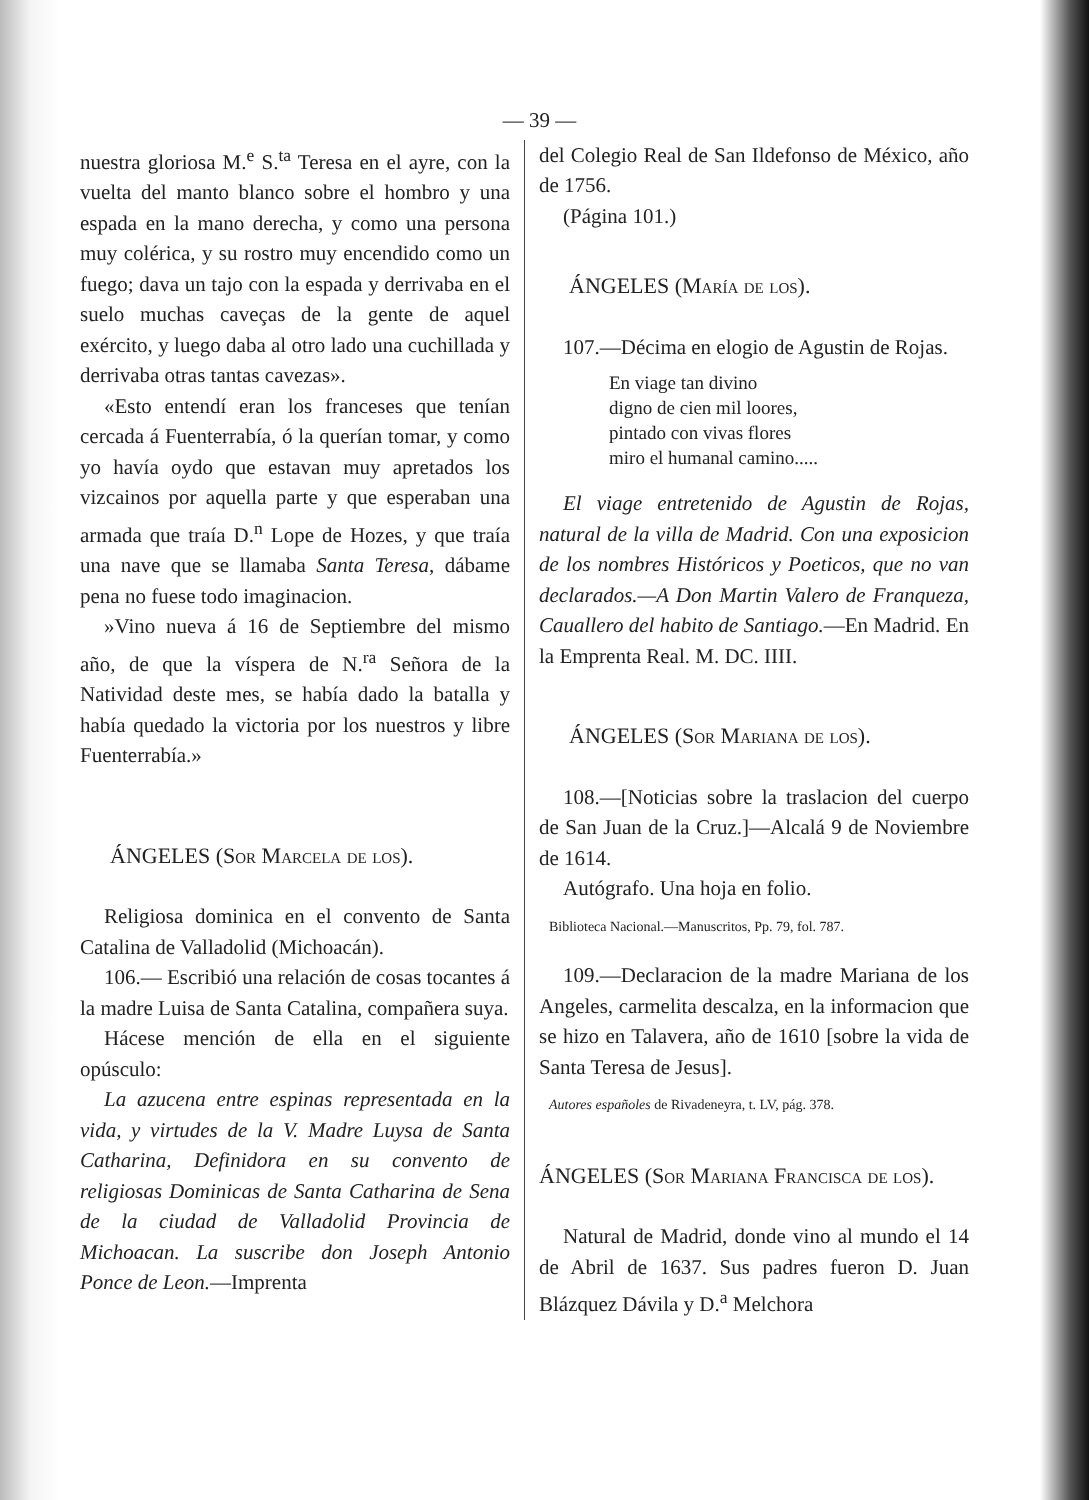— 39 —
nuestra gloriosa M.<sup>e</sup> S.<sup>ta</sup> Teresa en el ayre, con la vuelta del manto blanco sobre el hombro y una espada en la mano derecha, y como una persona muy colérica, y su rostro muy encendido como un fuego; dava un tajo con la espada y derrivaba en el suelo muchas caveças de la gente de aquel exército, y luego daba al otro lado una cuchillada y derrivaba otras tantas cavezas».
«Esto entendí eran los franceses que tenían cercada á Fuenterrabía, ó la querían tomar, y como yo havía oydo que estavan muy apretados los vizcainos por aquella parte y que esperaban una armada que traía D.<sup>n</sup> Lope de Hozes, y que traía una nave que se llamaba Santa Teresa, dábame pena no fuese todo imaginacion.
»Vino nueva á 16 de Septiembre del mismo año, de que la víspera de N.<sup>ra</sup> Señora de la Natividad deste mes, se había dado la batalla y había quedado la victoria por los nuestros y libre Fuenterrabía.»
ÁNGELES (Sor Marcela de los).
Religiosa dominica en el convento de Santa Catalina de Valladolid (Michoacán).
106.— Escribió una relación de cosas tocantes á la madre Luisa de Santa Catalina, compañera suya.
Hácese mención de ella en el siguiente opúsculo:
La azucena entre espinas representada en la vida, y virtudes de la V. Madre Luysa de Santa Catharina, Definidora en su convento de religiosas Dominicas de Santa Catharina de Sena de la ciudad de Valladolid Provincia de Michoacan. La suscribe don Joseph Antonio Ponce de Leon.—Imprenta
del Colegio Real de San Ildefonso de México, año de 1756.
(Página 101.)
ÁNGELES (María de los).
107.—Décima en elogio de Agustin de Rojas.
En viage tan divino
digno de cien mil loores,
pintado con vivas flores
miro el humanal camino.....
El viage entretenido de Agustin de Rojas, natural de la villa de Madrid. Con una exposicion de los nombres Históricos y Poeticos, que no van declarados.—A Don Martin Valero de Franqueza, Cauallero del habito de Santiago.—En Madrid. En la Emprenta Real. M. DC. IIII.
ÁNGELES (Sor Mariana de los).
108.—[Noticias sobre la traslacion del cuerpo de San Juan de la Cruz.]—Alcalá 9 de Noviembre de 1614.
Autógrafo. Una hoja en folio.
Biblioteca Nacional.—Manuscritos, Pp. 79, fol. 787.
109.—Declaracion de la madre Mariana de los Angeles, carmelita descalza, en la informacion que se hizo en Talavera, año de 1610 [sobre la vida de Santa Teresa de Jesus].
Autores españoles de Rivadeneyra, t. LV, pág. 378.
ÁNGELES (Sor Mariana Francisca de los).
Natural de Madrid, donde vino al mundo el 14 de Abril de 1637. Sus padres fueron D. Juan Blázquez Dávila y D.<sup>a</sup> Melchora